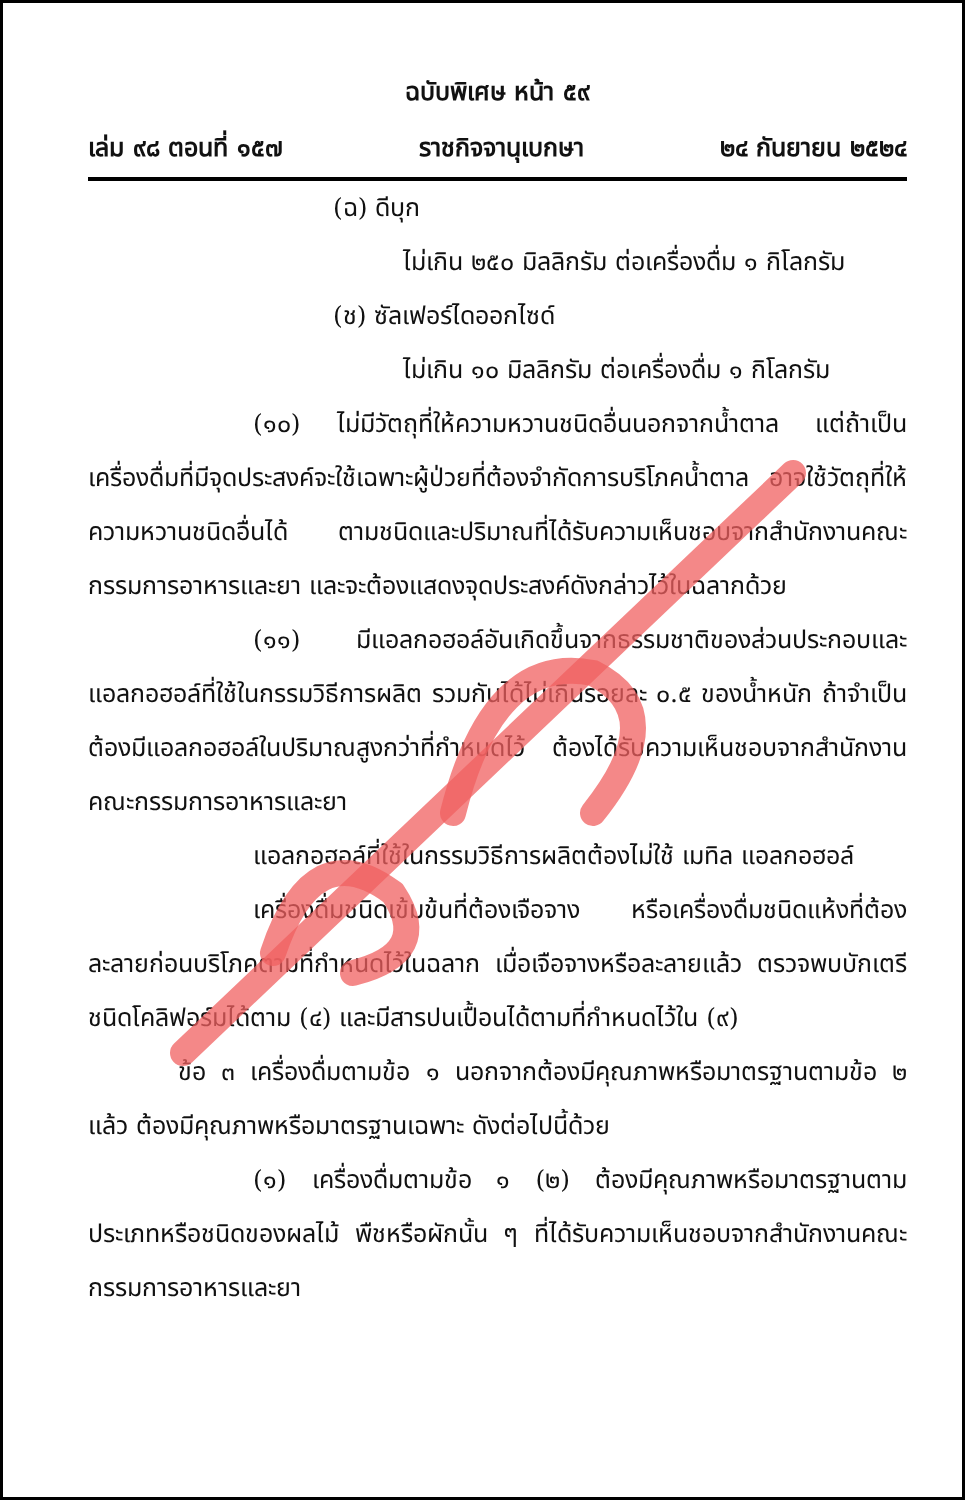ฉบับพิเศษ หน้า ๕๙
เล่ม ๙๘ ตอนที่ ๑๕๗ ราชกิจจานุเบกษา ๒๔ กันยายน ๒๕๒๔
(ฉ) ดีบุก
ไม่เกิน ๒๕๐ มิลลิกรัม ต่อเครื่องดื่ม ๑ กิโลกรัม
(ช) ซัลเฟอร์ไดออกไซด์
ไม่เกิน ๑๐ มิลลิกรัม ต่อเครื่องดื่ม ๑ กิโลกรัม
(๑๐) ไม่มีวัตถุที่ให้ความหวานชนิดอื่นนอกจากน้ำตาล แต่ถ้าเป็นเครื่องดื่มที่มีจุดประสงค์จะใช้เฉพาะผู้ป่วยที่ต้องจำกัดการบริโภคน้ำตาล อาจใช้วัตถุที่ให้ความหวานชนิดอื่นได้ ตามชนิดและปริมาณที่ได้รับความเห็นชอบจากสำนักงานคณะกรรมการอาหารและยา และจะต้องแสดงจุดประสงค์ดังกล่าวไว้ในฉลากด้วย
(๑๑) มีแอลกอฮอล์อันเกิดขึ้นจากธรรมชาติของส่วนประกอบและแอลกอฮอล์ที่ใช้ในกรรมวิธีการผลิต รวมกันได้ไม่เกินรอยละ ๐.๕ ของน้ำหนัก ถ้าจำเป็นต้องมีแอลกอฮอล์ในปริมาณสูงกว่าที่กำหนดไว้ ต้องได้รับความเห็นชอบจากสำนักงานคณะกรรมการอาหารและยา
แอลกอฮอล์ที่ใช้ในกรรมวิธีการผลิตต้องไม่ใช้ เมทิล แอลกอฮอล์
เครื่องดื่มชนิดเข้มข้นที่ต้องเจือจาง หรือเครื่องดื่มชนิดแห้งที่ต้องละลายก่อนบริโภคตามที่กำหนดไว้ในฉลาก เมื่อเจือจางหรือละลายแล้ว ตรวจพบบักเตรีชนิดโคลิฟอร์มได้ตาม (๔) และมีสารปนเปื้อนได้ตามที่กำหนดไว้ใน (๙)
ข้อ ๓ เครื่องดื่มตามข้อ ๑ นอกจากต้องมีคุณภาพหรือมาตรฐานตามข้อ ๒ แล้ว ต้องมีคุณภาพหรือมาตรฐานเฉพาะ ดังต่อไปนี้ด้วย
(๑) เครื่องดื่มตามข้อ ๑ (๒) ต้องมีคุณภาพหรือมาตรฐานตามประเภทหรือชนิดของผลไม้ พืชหรือผักนั้น ๆ ที่ได้รับความเห็นชอบจากสำนักงานคณะกรรมการอาหารและยา
ยกเลิก